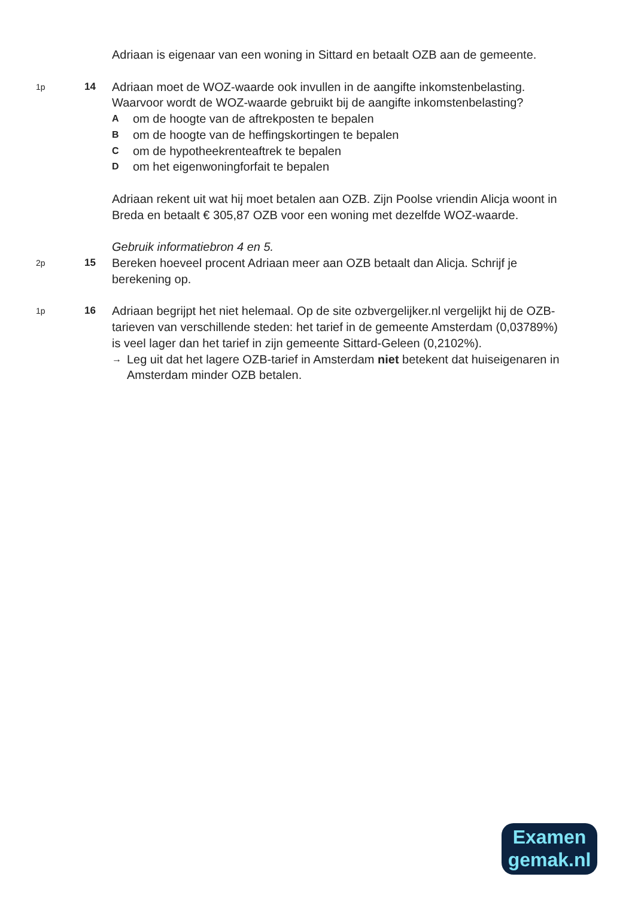Adriaan is eigenaar van een woning in Sittard en betaalt OZB aan de gemeente.
1p
14
Adriaan moet de WOZ-waarde ook invullen in de aangifte inkomstenbelasting.
Waarvoor wordt de WOZ-waarde gebruikt bij de aangifte inkomstenbelasting?
Aom de hoogte van de aftrekposten te bepalen
Bom de hoogte van de heffingskortingen te bepalen
Com de hypotheekrenteaftrek te bepalen
Dom het eigenwoningforfait te bepalen
Adriaan rekent uit wat hij moet betalen aan OZB. Zijn Poolse vriendin Alicja woont in Breda en betaalt € 305,87 OZB voor een woning met dezelfde WOZ-waarde.
Gebruik informatiebron 4 en 5.
2p
15
Bereken hoeveel procent Adriaan meer aan OZB betaalt dan Alicja. Schrijf je berekening op.
1p
16
Adriaan begrijpt het niet helemaal. Op de site ozbvergelijker.nl vergelijkt hij de OZB-tarieven van verschillende steden: het tarief in de gemeente Amsterdam (0,03789%) is veel lager dan het tarief in zijn gemeente Sittard-Geleen (0,2102%).
→ Leg uit dat het lagere OZB-tarief in Amsterdam niet betekent dat huiseigenaren in Amsterdam minder OZB betalen.
Examen
gemak.nl